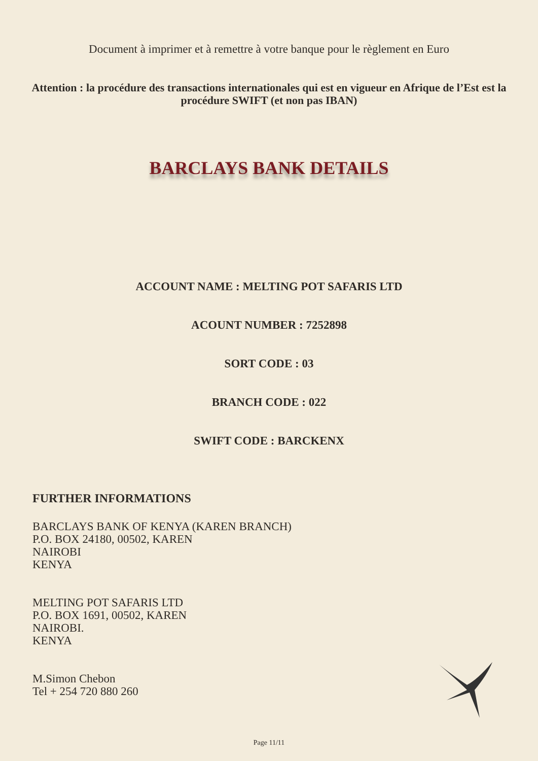Document à imprimer et à remettre à votre banque pour le règlement en Euro
Attention : la procédure des transactions internationales qui est en vigueur en Afrique de l’Est est la procédure SWIFT (et non pas IBAN)
BARCLAYS BANK DETAILS
ACCOUNT NAME : MELTING POT SAFARIS LTD
ACOUNT NUMBER : 7252898
SORT CODE : 03
BRANCH CODE : 022
SWIFT CODE : BARCKENX
FURTHER INFORMATIONS
BARCLAYS BANK OF KENYA (KAREN BRANCH)
P.O. BOX 24180, 00502, KAREN
NAIROBI
KENYA
MELTING POT SAFARIS LTD
P.O. BOX 1691, 00502, KAREN
NAIROBI.
KENYA
M.Simon Chebon
Tel + 254 720 880 260
Page 11/11